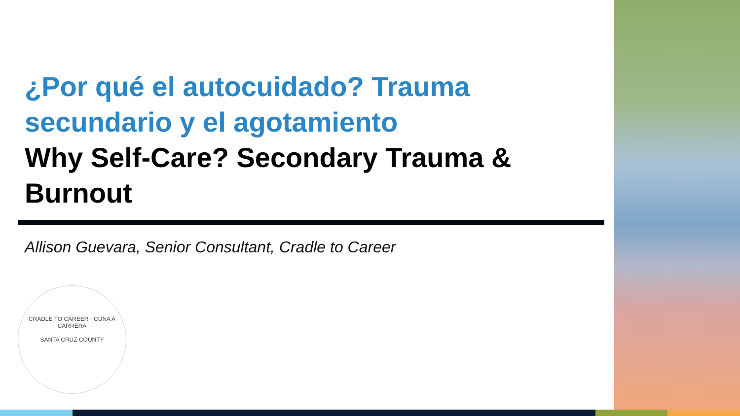¿Por qué el autocuidado? Trauma secundario y el agotamiento
Why Self-Care? Secondary Trauma & Burnout
Allison Guevara, Senior Consultant, Cradle to Career
CRADLE TO CAREER · CUNA A CARRERA
SANTA CRUZ COUNTY